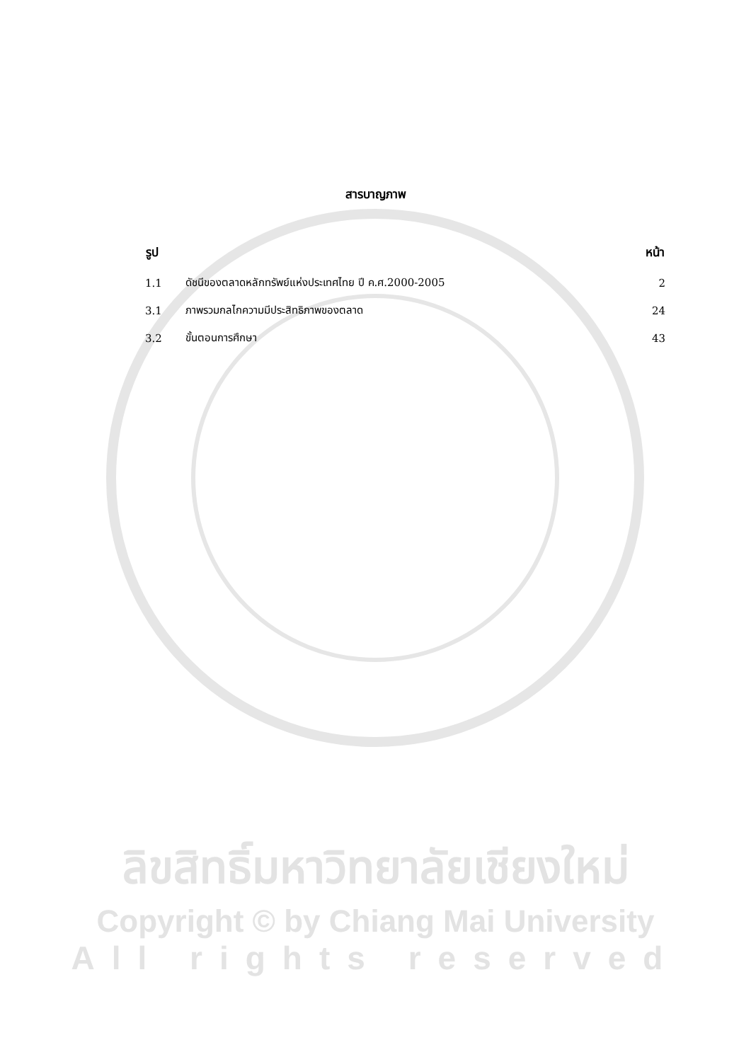สารบาญภาพ
| รูป | | หน้า |
| --- | --- | --- |
| 1.1 | ดัชนีของตลาดหลักทรัพย์แห่งประเทศไทย ปี ค.ศ.2000-2005 | 2 |
| 3.1 | ภาพรวมกลไกความมีประสิทธิภาพของตลาด | 24 |
| 3.2 | ขั้นตอนการศึกษา | 43 |
ลิขสิทธิ์มหาวิทยาลัยเชียงใหม่
Copyright © by Chiang Mai University
All rights reserved